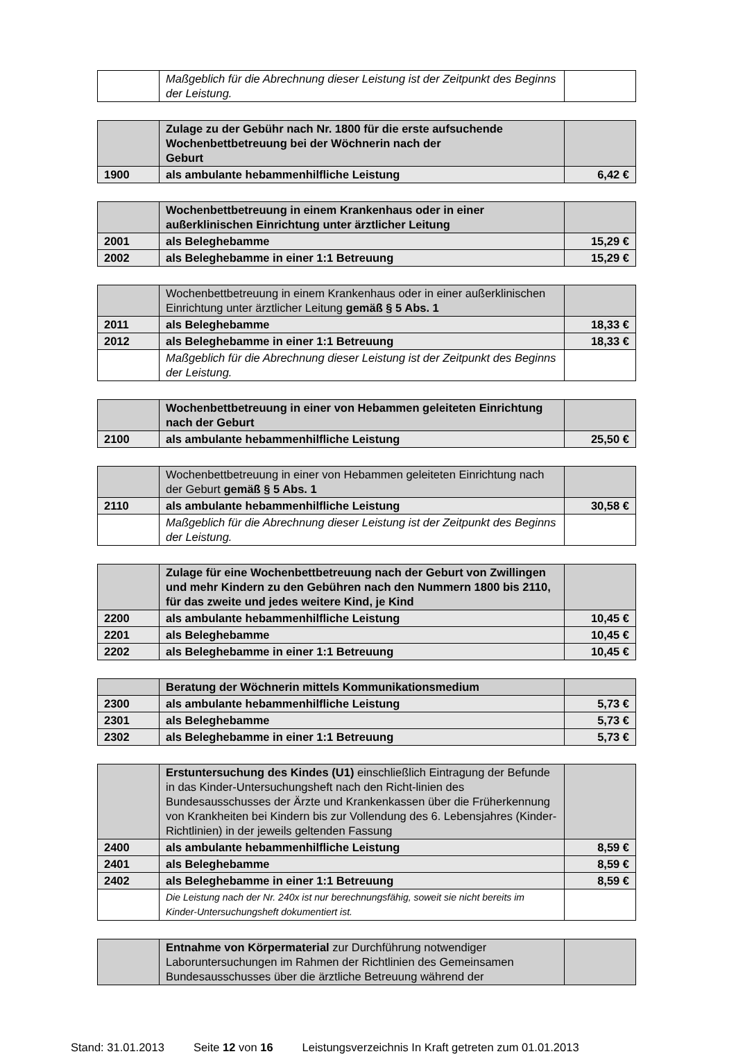| | Maßgeblich für die Abrechnung dieser Leistung ist der Zeitpunkt des Beginns der Leistung. | |
| | Zulage zu der Gebühr nach Nr. 1800 für die erste aufsuchende Wochenbettbetreuung bei der Wöchnerin nach der Geburt | |
| 1900 | als ambulante hebammenhilfliche Leistung | 6,42 € |
| | Wochenbettbetreuung in einem Krankenhaus oder in einer außerklinischen Einrichtung unter ärztlicher Leitung | |
| 2001 | als Beleghebamme | 15,29 € |
| 2002 | als Beleghebamme in einer 1:1 Betreuung | 15,29 € |
| | Wochenbettbetreuung in einem Krankenhaus oder in einer außerklinischen Einrichtung unter ärztlicher Leitung gemäß § 5 Abs. 1 | |
| 2011 | als Beleghebamme | 18,33 € |
| 2012 | als Beleghebamme in einer 1:1 Betreuung | 18,33 € |
| | Maßgeblich für die Abrechnung dieser Leistung ist der Zeitpunkt des Beginns der Leistung. | |
| | Wochenbettbetreuung in einer von Hebammen geleiteten Einrichtung nach der Geburt | |
| 2100 | als ambulante hebammenhilfliche Leistung | 25,50 € |
| | Wochenbettbetreuung in einer von Hebammen geleiteten Einrichtung nach der Geburt gemäß § 5 Abs. 1 | |
| 2110 | als ambulante hebammenhilfliche Leistung | 30,58 € |
| | Maßgeblich für die Abrechnung dieser Leistung ist der Zeitpunkt des Beginns der Leistung. | |
| | Zulage für eine Wochenbettbetreuung nach der Geburt von Zwillingen und mehr Kindern zu den Gebühren nach den Nummern 1800 bis 2110, für das zweite und jedes weitere Kind, je Kind | |
| 2200 | als ambulante hebammenhilfliche Leistung | 10,45 € |
| 2201 | als Beleghebamme | 10,45 € |
| 2202 | als Beleghebamme in einer 1:1 Betreuung | 10,45 € |
| | Beratung der Wöchnerin mittels Kommunikationsmedium | |
| 2300 | als ambulante hebammenhilfliche Leistung | 5,73 € |
| 2301 | als Beleghebamme | 5,73 € |
| 2302 | als Beleghebamme in einer 1:1 Betreuung | 5,73 € |
| | Erstuntersuchung des Kindes (U1) einschließlich Eintragung der Befunde in das Kinder-Untersuchungsheft nach den Richt-linien des Bundesausschusses der Ärzte und Krankenkassen über die Früherkennung von Krankheiten bei Kindern bis zur Vollendung des 6. Lebensjahres (Kinder-Richtlinien) in der jeweils geltenden Fassung | |
| 2400 | als ambulante hebammenhilfliche Leistung | 8,59 € |
| 2401 | als Beleghebamme | 8,59 € |
| 2402 | als Beleghebamme in einer 1:1 Betreuung | 8,59 € |
| | Die Leistung nach der Nr. 240x ist nur berechnungsfähig, soweit sie nicht bereits im Kinder-Untersuchungsheft dokumentiert ist. | |
| | Entnahme von Körpermaterial zur Durchführung notwendiger Laboruntersuchungen im Rahmen der Richtlinien des Gemeinsamen Bundesausschusses über die ärztliche Betreuung während der | |
Stand: 31.01.2013 Seite 12 von 16 Leistungsverzeichnis In Kraft getreten zum 01.01.2013